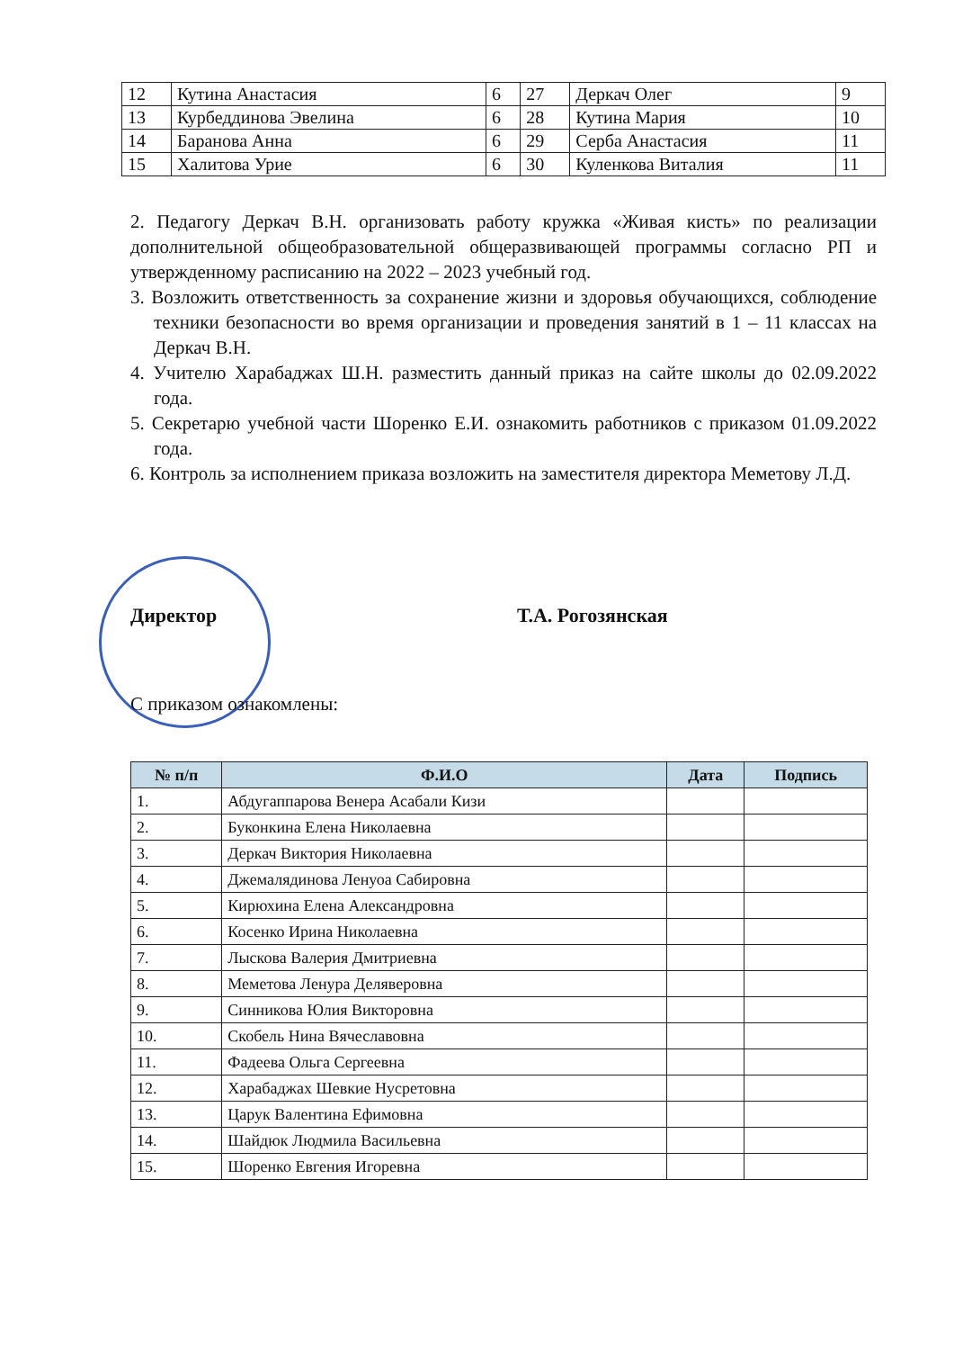| 12 | Кутина Анастасия | 6 | 27 | Деркач Олег | 9 |
| 13 | Курбеддинова Эвелина | 6 | 28 | Кутина Мария | 10 |
| 14 | Баранова Анна | 6 | 29 | Серба Анастасия | 11 |
| 15 | Халитова Урие | 6 | 30 | Куленкова Виталия | 11 |
2. Педагогу Деркач В.Н. организовать работу кружка «Живая кисть» по реализации дополнительной общеобразовательной общеразвивающей программы согласно РП и утвержденному расписанию на 2022 – 2023 учебный год.
3. Возложить ответственность за сохранение жизни и здоровья обучающихся, соблюдение техники безопасности во время организации и проведения занятий в 1 – 11 классах на Деркач В.Н.
4. Учителю Харабаджах Ш.Н. разместить данный приказ на сайте школы до 02.09.2022 года.
5. Секретарю учебной части Шоренко Е.И. ознакомить работников с приказом 01.09.2022 года.
6. Контроль за исполнением приказа возложить на заместителя директора Меметову Л.Д.
Директор Т.А. Рогозянская
С приказом ознакомлены:
| № п/п | Ф.И.О | Дата | Подпись |
| --- | --- | --- | --- |
| 1. | Абдугаппарова Венера Асабали Кизи | | |
| 2. | Буконкина Елена Николаевна | | |
| 3. | Деркач Виктория Николаевна | | |
| 4. | Джемалядинова Ленуоа Сабировна | | |
| 5. | Кирюхина Елена Александровна | | |
| 6. | Косенко Ирина Николаевна | | |
| 7. | Лыскова Валерия Дмитриевна | | |
| 8. | Меметова Ленура Деляверовна | | |
| 9. | Синникова Юлия Викторовна | | |
| 10. | Скобель Нина Вячеславовна | | |
| 11. | Фадеева Ольга Сергеевна | | |
| 12. | Харабаджах Шевкие Нусретовна | | |
| 13. | Царук Валентина Ефимовна | | |
| 14. | Шайдюк Людмила Васильевна | | |
| 15. | Шоренко Евгения Игоревна | | |